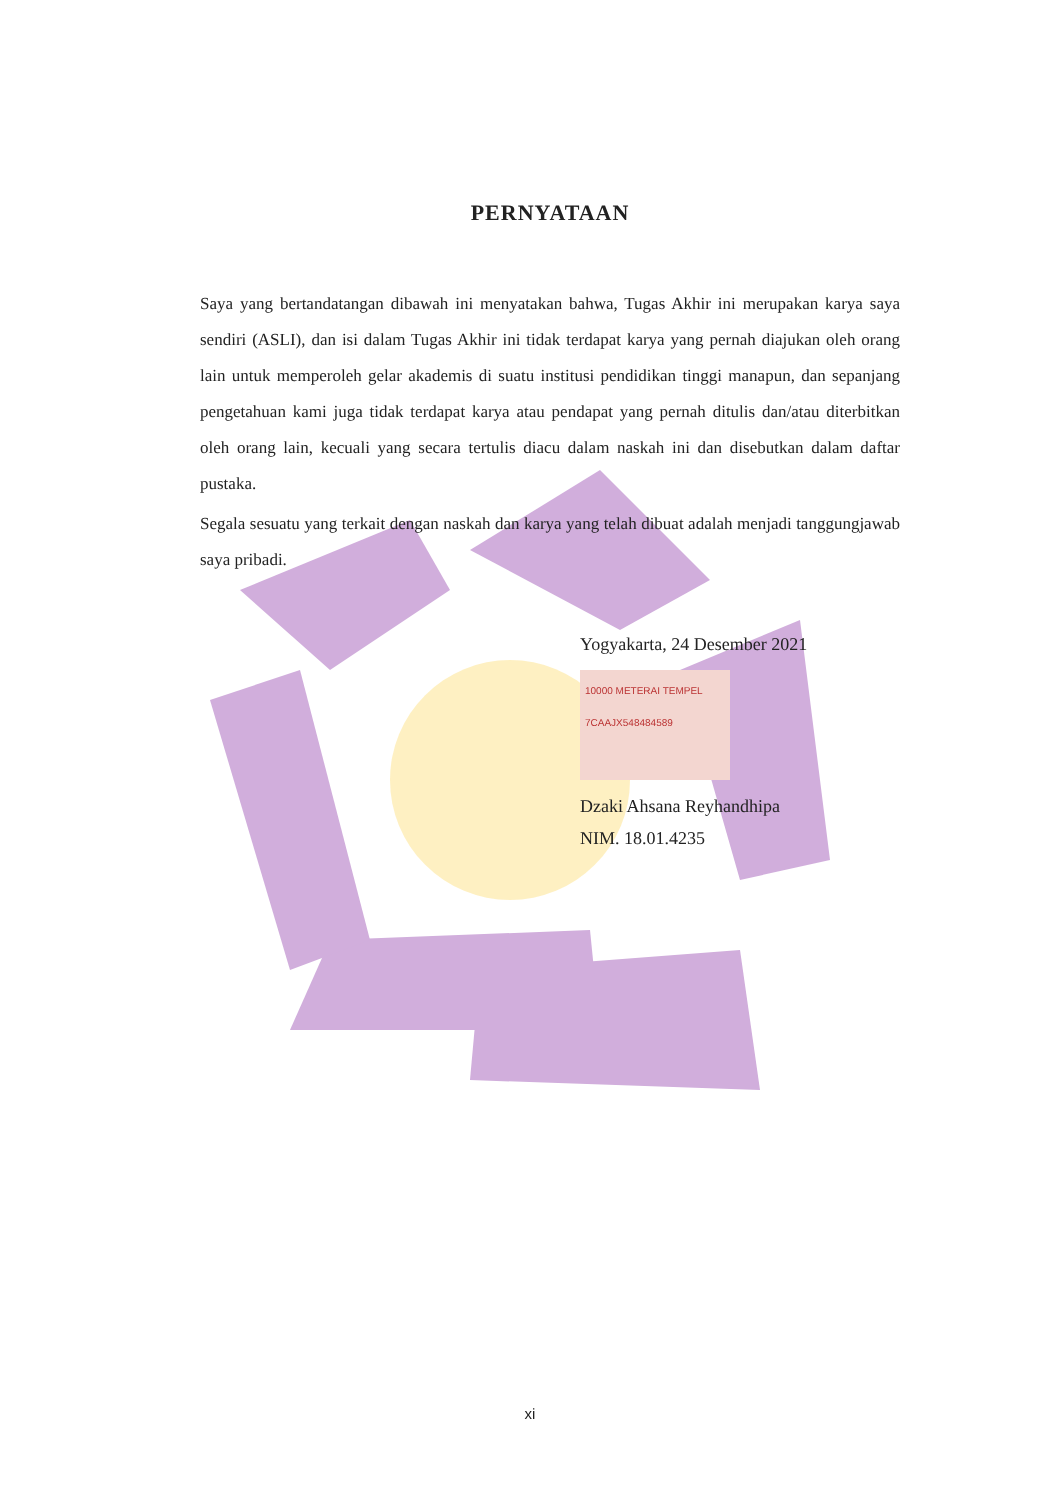PERNYATAAN
Saya yang bertandatangan dibawah ini menyatakan bahwa, Tugas Akhir ini merupakan karya saya sendiri (ASLI), dan isi dalam Tugas Akhir ini tidak terdapat karya yang pernah diajukan oleh orang lain untuk memperoleh gelar akademis di suatu institusi pendidikan tinggi manapun, dan sepanjang pengetahuan kami juga tidak terdapat karya atau pendapat yang pernah ditulis dan/atau diterbitkan oleh orang lain, kecuali yang secara tertulis diacu dalam naskah ini dan disebutkan dalam daftar pustaka.
Segala sesuatu yang terkait dengan naskah dan karya yang telah dibuat adalah menjadi tanggungjawab saya pribadi.
Yogyakarta, 24 Desember 2021
10000 METERAI TEMPEL
7CAAJX548484589
Dzaki Ahsana Reyhandhipa
NIM. 18.01.4235
xi